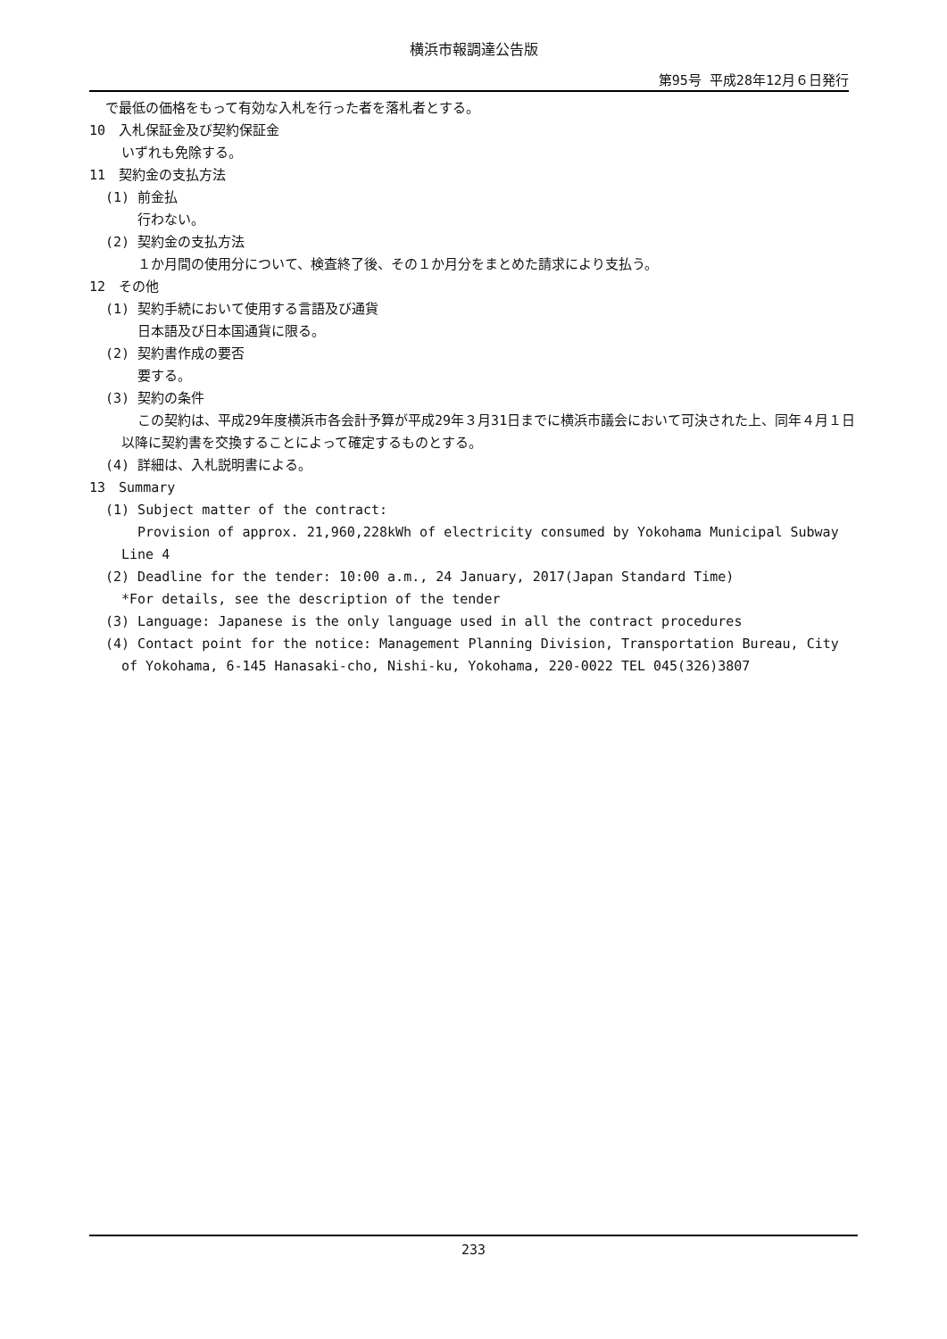横浜市報調達公告版
第95号 平成28年12月６日発行
で最低の価格をもって有効な入札を行った者を落札者とする。
10　入札保証金及び契約保証金
いずれも免除する。
11　契約金の支払方法
(1) 前金払
行わない。
(2) 契約金の支払方法
１か月間の使用分について、検査終了後、その１か月分をまとめた請求により支払う。
12　その他
(1) 契約手続において使用する言語及び通貨
日本語及び日本国通貨に限る。
(2) 契約書作成の要否
要する。
(3) 契約の条件
この契約は、平成29年度横浜市各会計予算が平成29年３月31日までに横浜市議会において可決された上、同年４月１日以降に契約書を交換することによって確定するものとする。
(4) 詳細は、入札説明書による。
13　Summary
(1) Subject matter of the contract:
Provision of approx. 21,960,228kWh of electricity consumed by Yokohama Municipal Subway Line 4
(2) Deadline for the tender: 10:00 a.m., 24 January, 2017(Japan Standard Time)
*For details, see the description of the tender
(3) Language: Japanese is the only language used in all the contract procedures
(4) Contact point for the notice: Management Planning Division, Transportation Bureau, City of Yokohama, 6-145 Hanasaki-cho, Nishi-ku, Yokohama, 220-0022 TEL 045(326)3807
233